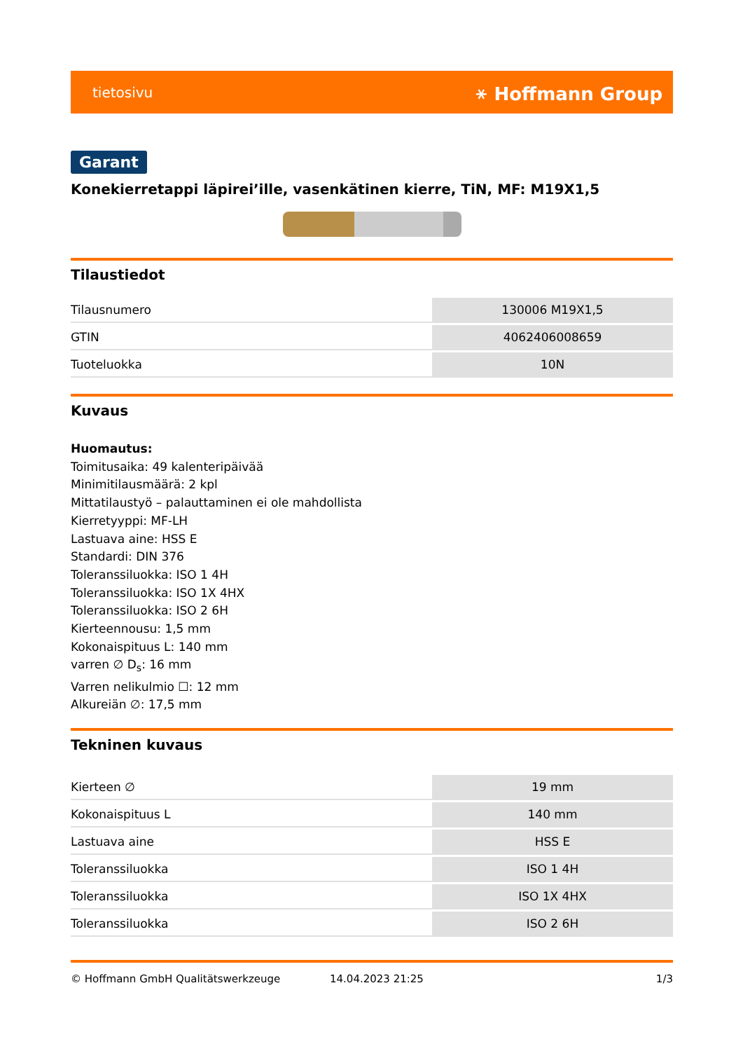tietosivu ⚹ Hoffmann Group
Garant
Konekierretappi läpirei’ille, vasenkätinen kierre, TiN, MF: M19X1,5
Tilaustiedot
| Tilausnumero | 130006 M19X1,5 |
| GTIN | 4062406008659 |
| Tuoteluokka | 10N |
Kuvaus
Huomautus:
Toimitusaika: 49 kalenteripäivää
Minimitilausmäärä: 2 kpl
Mittatilaustyö – palauttaminen ei ole mahdollista
Kierretyyppi: MF-LH
Lastuava aine: HSS E
Standardi: DIN 376
Toleranssiluokka: ISO 1 4H
Toleranssiluokka: ISO 1X 4HX
Toleranssiluokka: ISO 2 6H
Kierteennousu: 1,5 mm
Kokonaispituus L: 140 mm
varren ∅ D<sub>s</sub>: 16 mm
Varren nelikulmio ☐: 12 mm
Alkureiän ∅: 17,5 mm
Tekninen kuvaus
| Kierteen ∅ | 19 mm |
| Kokonaispituus L | 140 mm |
| Lastuava aine | HSS E |
| Toleranssiluokka | ISO 1 4H |
| Toleranssiluokka | ISO 1X 4HX |
| Toleranssiluokka | ISO 2 6H |
© Hoffmann GmbH Qualitätswerkzeuge 14.04.2023 21:25 1/3